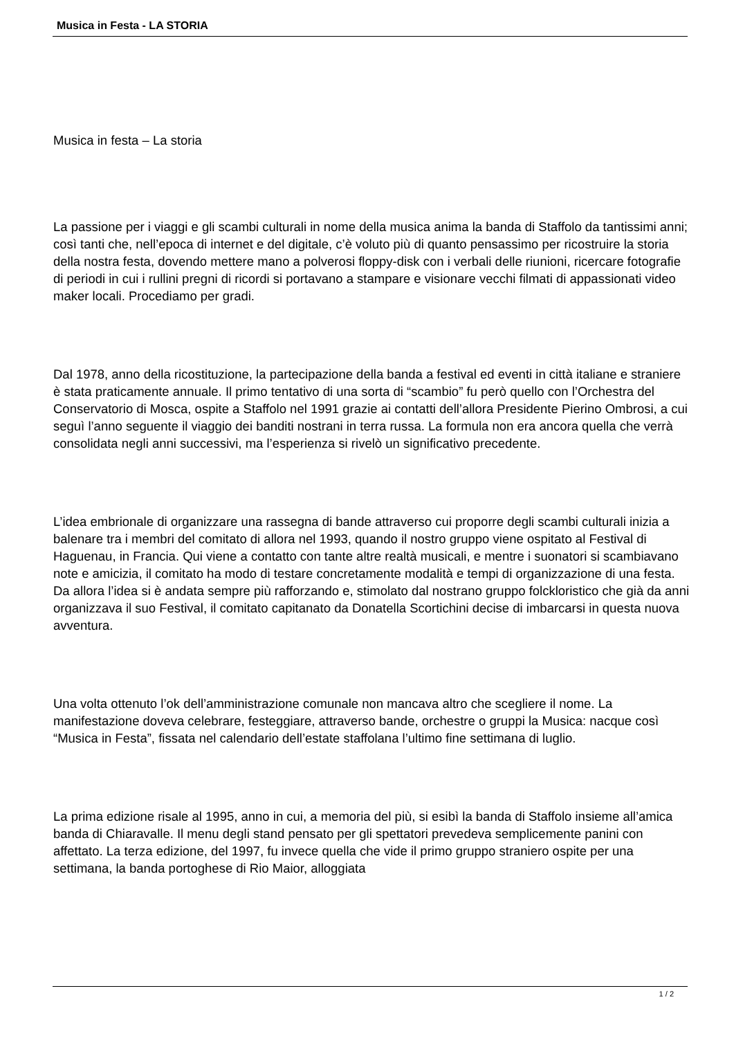Musica in Festa - LA STORIA
Musica in festa – La storia
La passione per i viaggi e gli scambi culturali in nome della musica anima la banda di Staffolo da tantissimi anni; così tanti che, nell’epoca di internet e del digitale, c’è voluto più di quanto pensassimo per ricostruire la storia della nostra festa, dovendo mettere mano a polverosi floppy-disk con i verbali delle riunioni, ricercare fotografie di periodi in cui i rullini pregni di ricordi si portavano a stampare e visionare vecchi filmati di appassionati video maker locali. Procediamo per gradi.
Dal 1978, anno della ricostituzione, la partecipazione della banda a festival ed eventi in città italiane e straniere è stata praticamente annuale. Il primo tentativo di una sorta di “scambio” fu però quello con l’Orchestra del Conservatorio di Mosca, ospite a Staffolo nel 1991 grazie ai contatti dell’allora Presidente Pierino Ombrosi, a cui seguì l’anno seguente il viaggio dei banditi nostrani in terra russa. La formula non era ancora quella che verrà consolidata negli anni successivi, ma l’esperienza si rivelò un significativo precedente.
L’idea embrionale di organizzare una rassegna di bande attraverso cui proporre degli scambi culturali inizia a balenare tra i membri del comitato di allora nel 1993, quando il nostro gruppo viene ospitato al Festival di Haguenau, in Francia. Qui viene a contatto con tante altre realtà musicali, e mentre i suonatori si scambiavano note e amicizia, il comitato ha modo di testare concretamente modalità e tempi di organizzazione di una festa. Da allora l’idea si è andata sempre più rafforzando e, stimolato dal nostrano gruppo folckloristico che già da anni organizzava il suo Festival, il comitato capitanato da Donatella Scortichini decise di imbarcarsi in questa nuova avventura.
Una volta ottenuto l’ok dell’amministrazione comunale non mancava altro che scegliere il nome. La manifestazione doveva celebrare, festeggiare, attraverso bande, orchestre o gruppi la Musica: nacque così “Musica in Festa”, fissata nel calendario dell’estate staffolana l’ultimo fine settimana di luglio.
La prima edizione risale al 1995, anno in cui, a memoria del più, si esibì la banda di Staffolo insieme all’amica banda di Chiaravalle. Il menu degli stand pensato per gli spettatori prevedeva semplicemente panini con affettato. La terza edizione, del 1997, fu invece quella che vide il primo gruppo straniero ospite per una settimana, la banda portoghese di Rio Maior, alloggiata
1 / 2